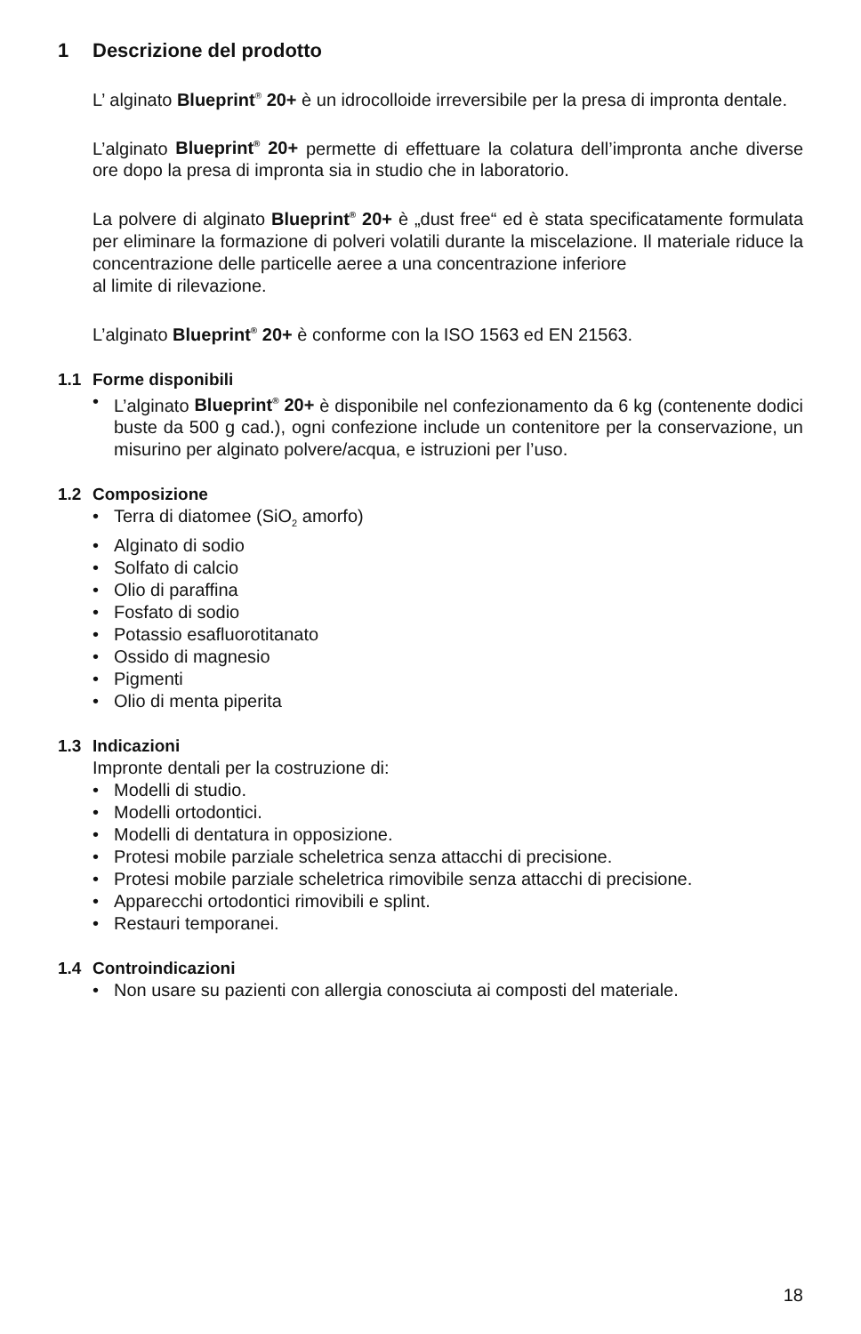1 Descrizione del prodotto
L’ alginato Blueprint<sup>®</sup> 20+ è un idrocolloide irreversibile per la presa di impronta dentale.
L’alginato Blueprint<sup>®</sup> 20+ permette di effettuare la colatura dell’impronta anche diverse ore dopo la presa di impronta sia in studio che in laboratorio.
La polvere di alginato Blueprint<sup>®</sup> 20+ è „dust free“ ed è stata specificatamente formulata per eliminare la formazione di polveri volatili durante la miscelazione. Il materiale riduce la concentrazione delle particelle aeree a una concentrazione inferiore
al limite di rilevazione.
L’alginato Blueprint<sup>®</sup> 20+ è conforme con la ISO 1563 ed EN 21563.
1.1 Forme disponibili
• L’alginato Blueprint<sup>®</sup> 20+ è disponibile nel confezionamento da 6 kg (contenente dodici buste da 500 g cad.), ogni confezione include un contenitore per la conservazione, un misurino per alginato polvere/acqua, e istruzioni per l’uso.
1.2 Composizione
• Terra di diatomee (SiO<sub>2</sub> amorfo)
• Alginato di sodio
• Solfato di calcio
• Olio di paraffina
• Fosfato di sodio
• Potassio esafluorotitanato
• Ossido di magnesio
• Pigmenti
• Olio di menta piperita
1.3 Indicazioni
Impronte dentali per la costruzione di:
• Modelli di studio.
• Modelli ortodontici.
• Modelli di dentatura in opposizione.
• Protesi mobile parziale scheletrica senza attacchi di precisione.
• Protesi mobile parziale scheletrica rimovibile senza attacchi di precisione.
• Apparecchi ortodontici rimovibili e splint.
• Restauri temporanei.
1.4 Controindicazioni
• Non usare su pazienti con allergia conosciuta ai composti del materiale.
18